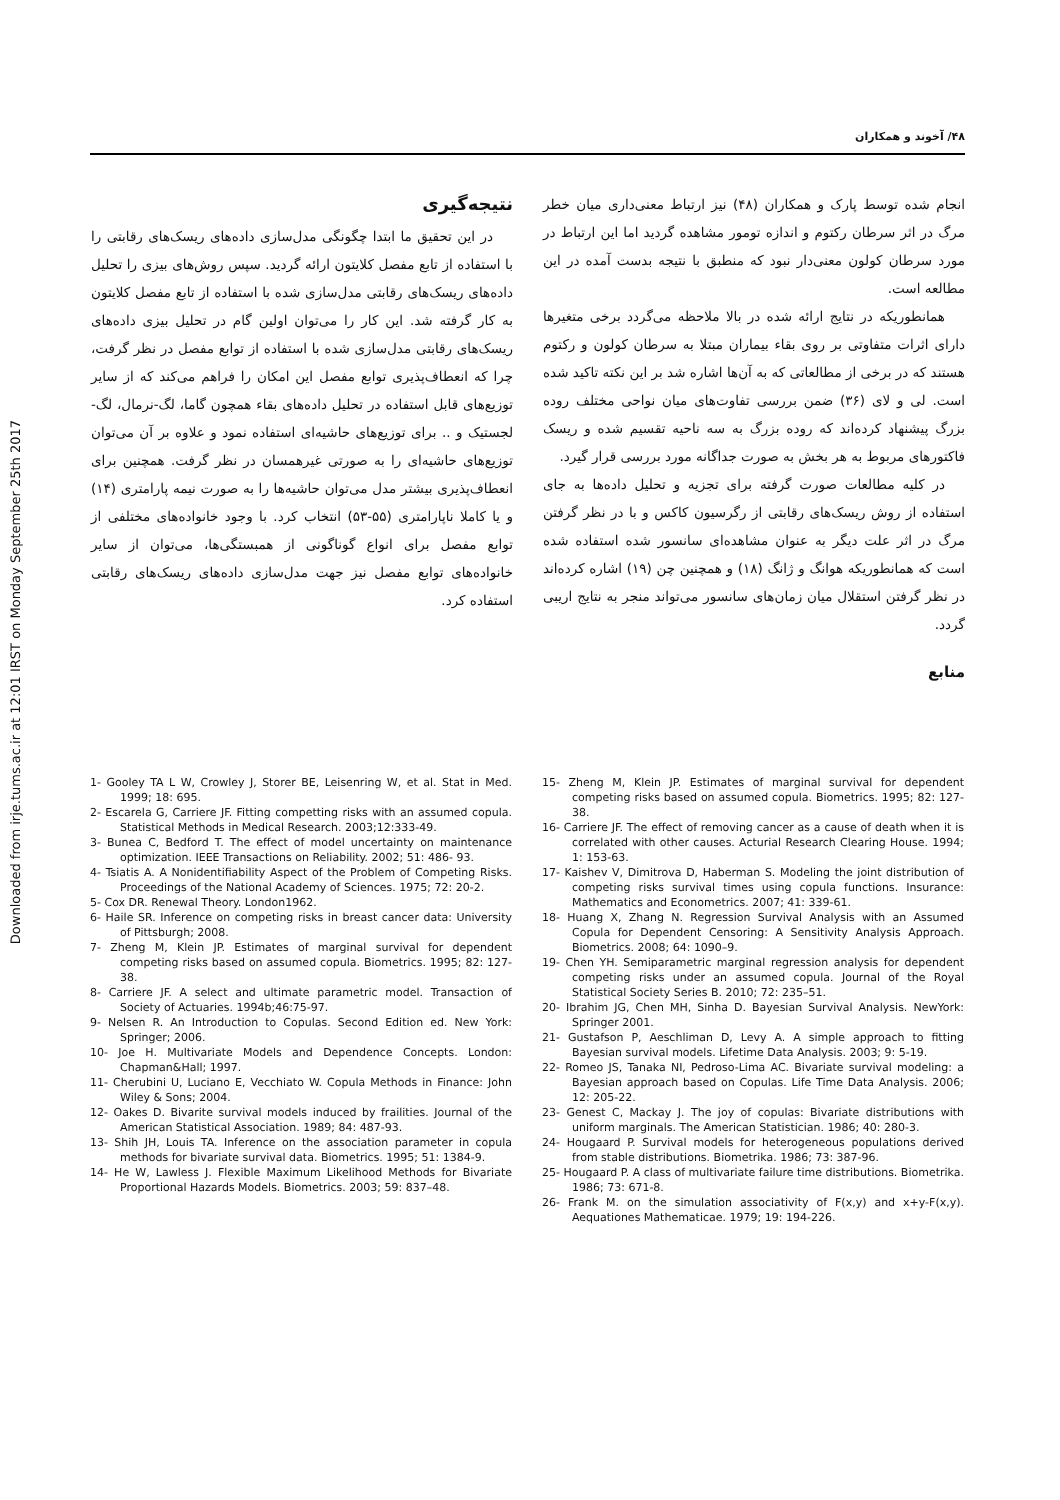Downloaded from irje.tums.ac.ir at 12:01 IRST on Monday September 25th 2017
۴۸/ آخوند و همکاران
انجام شده توسط پارک و همکاران (۴۸) نیز ارتباط معنی‌داری میان خطر مرگ در اثر سرطان رکتوم و اندازه تومور مشاهده گردید اما این ارتباط در مورد سرطان کولون معنی‌دار نبود که منطبق با نتیجه بدست آمده در این مطالعه است.
همانطوریکه در نتایج ارائه شده در بالا ملاحظه می‌گردد برخی متغیرها دارای اثرات متفاوتی بر روی بقاء بیماران مبتلا به سرطان کولون و رکتوم هستند که در برخی از مطالعاتی که به آن‌ها اشاره شد بر این نکته تاکید شده است. لی و لای (۳۶) ضمن بررسی تفاوت‌های میان نواحی مختلف روده بزرگ پیشنهاد کرده‌اند که روده بزرگ به سه ناحیه تقسیم شده و ریسک فاکتورهای مربوط به هر بخش به صورت جداگانه مورد بررسی قرار گیرد.
در کلیه مطالعات صورت گرفته برای تجزیه و تحلیل داده‌ها به جای استفاده از روش ریسک‌های رقابتی از رگرسیون کاکس و با در نظر گرفتن مرگ در اثر علت دیگر به عنوان مشاهده‌ای سانسور شده استفاده شده است که همانطوریکه هوانگ و ژانگ (۱۸) و همچنین چن (۱۹) اشاره کرده‌اند در نظر گرفتن استقلال میان زمان‌های سانسور می‌تواند منجر به نتایج اریبی گردد.
منابع
نتیجه‌گیری
در این تحقیق ما ابتدا چگونگی مدل‌سازی داده‌های ریسک‌های رقابتی را با استفاده از تابع مفصل کلایتون ارائه گردید. سپس روش‌های بیزی را تحلیل داده‌های ریسک‌های رقابتی مدل‌سازی شده با استفاده از تابع مفصل کلایتون به کار گرفته شد. این کار را می‌توان اولین گام در تحلیل بیزی داده‌های ریسک‌های رقابتی مدل‌سازی شده با استفاده از توابع مفصل در نظر گرفت، چرا که انعطاف‌پذیری توابع مفصل این امکان را فراهم می‌کند که از سایر توزیع‌های قابل استفاده در تحلیل داده‌های بقاء همچون گاما، لگ-نرمال، لگ- لجستیک و .. برای توزیع‌های حاشیه‌ای استفاده نمود و علاوه بر آن می‌توان توزیع‌های حاشیه‌ای را به صورتی غیرهمسان در نظر گرفت. همچنین برای انعطاف‌پذیری بیشتر مدل می‌توان حاشیه‌ها را به صورت نیمه پارامتری (۱۴) و یا کاملا ناپارامتری (۵۵-۵۳) انتخاب کرد. با وجود خانواده‌های مختلفی از توابع مفصل برای انواع گوناگونی از همبستگی‌ها، می‌توان از سایر خانواده‌های توابع مفصل نیز جهت مدل‌سازی داده‌های ریسک‌های رقابتی استفاده کرد.
1- Gooley TA L W, Crowley J, Storer BE, Leisenring W, et al. Stat in Med. 1999; 18: 695.
2- Escarela G, Carriere JF. Fitting competting risks with an assumed copula. Statistical Methods in Medical Research. 2003;12:333-49.
3- Bunea C, Bedford T. The effect of model uncertainty on maintenance optimization. IEEE Transactions on Reliability. 2002; 51: 486- 93.
4- Tsiatis A. A Nonidentifiability Aspect of the Problem of Competing Risks. Proceedings of the National Academy of Sciences. 1975; 72: 20-2.
5- Cox DR. Renewal Theory. London1962.
6- Haile SR. Inference on competing risks in breast cancer data: University of Pittsburgh; 2008.
7- Zheng M, Klein JP. Estimates of marginal survival for dependent competing risks based on assumed copula. Biometrics. 1995; 82: 127-38.
8- Carriere JF. A select and ultimate parametric model. Transaction of Society of Actuaries. 1994b;46:75-97.
9- Nelsen R. An Introduction to Copulas. Second Edition ed. New York: Springer; 2006.
10- Joe H. Multivariate Models and Dependence Concepts. London: Chapman&Hall; 1997.
11- Cherubini U, Luciano E, Vecchiato W. Copula Methods in Finance: John Wiley & Sons; 2004.
12- Oakes D. Bivarite survival models induced by frailities. Journal of the American Statistical Association. 1989; 84: 487-93.
13- Shih JH, Louis TA. Inference on the association parameter in copula methods for bivariate survival data. Biometrics. 1995; 51: 1384-9.
14- He W, Lawless J. Flexible Maximum Likelihood Methods for Bivariate Proportional Hazards Models. Biometrics. 2003; 59: 837–48.
15- Zheng M, Klein JP. Estimates of marginal survival for dependent competing risks based on assumed copula. Biometrics. 1995; 82: 127-38.
16- Carriere JF. The effect of removing cancer as a cause of death when it is correlated with other causes. Acturial Research Clearing House. 1994; 1: 153-63.
17- Kaishev V, Dimitrova D, Haberman S. Modeling the joint distribution of competing risks survival times using copula functions. Insurance: Mathematics and Econometrics. 2007; 41: 339-61.
18- Huang X, Zhang N. Regression Survival Analysis with an Assumed Copula for Dependent Censoring: A Sensitivity Analysis Approach. Biometrics. 2008; 64: 1090–9.
19- Chen YH. Semiparametric marginal regression analysis for dependent competing risks under an assumed copula. Journal of the Royal Statistical Society Series B. 2010; 72: 235–51.
20- Ibrahim JG, Chen MH, Sinha D. Bayesian Survival Analysis. NewYork: Springer 2001.
21- Gustafson P, Aeschliman D, Levy A. A simple approach to fitting Bayesian survival models. Lifetime Data Analysis. 2003; 9: 5-19.
22- Romeo JS, Tanaka NI, Pedroso-Lima AC. Bivariate survival modeling: a Bayesian approach based on Copulas. Life Time Data Analysis. 2006; 12: 205-22.
23- Genest C, Mackay J. The joy of copulas: Bivariate distributions with uniform marginals. The American Statistician. 1986; 40: 280-3.
24- Hougaard P. Survival models for heterogeneous populations derived from stable distributions. Biometrika. 1986; 73: 387-96.
25- Hougaard P. A class of multivariate failure time distributions. Biometrika. 1986; 73: 671-8.
26- Frank M. on the simulation associativity of F(x,y) and x+y-F(x,y). Aequationes Mathematicae. 1979; 19: 194-226.